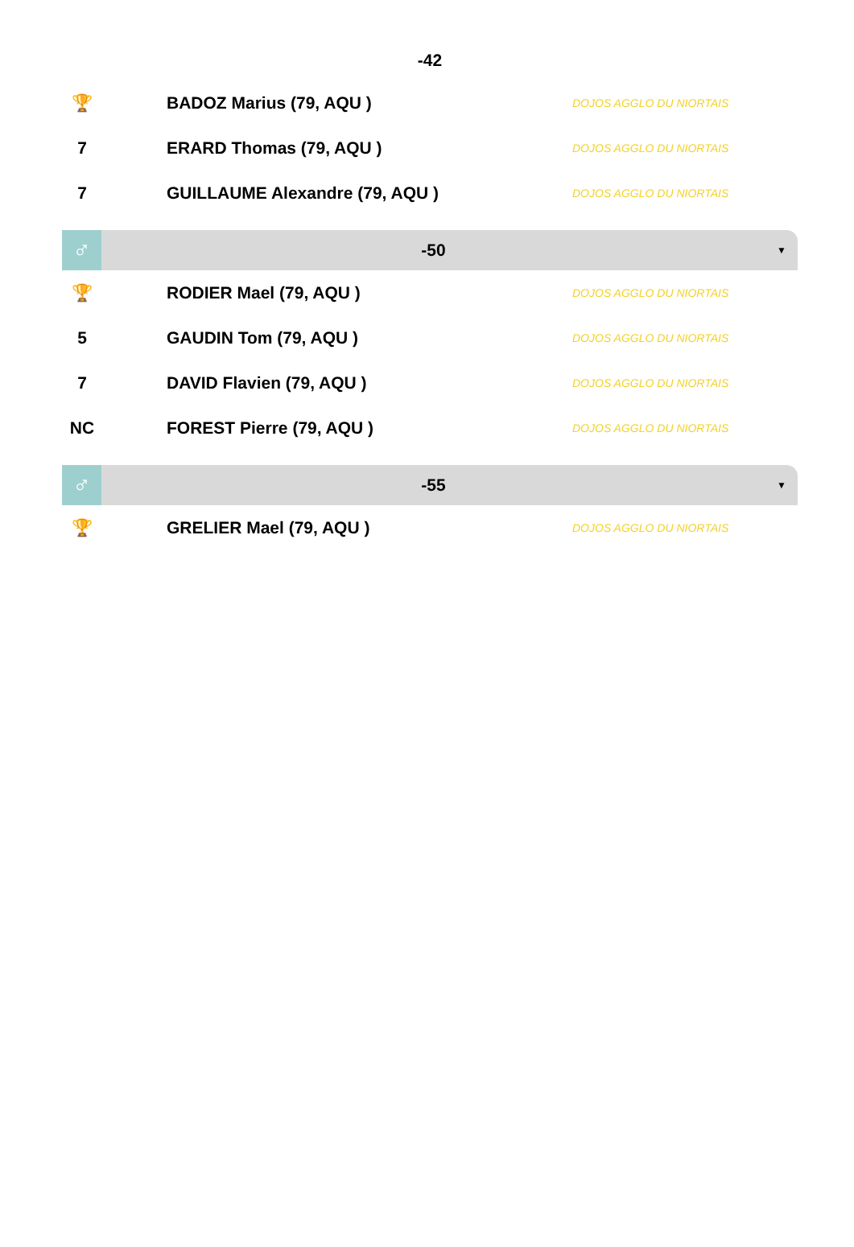-42
| 🏆 | BADOZ Marius (79, AQU ) | DOJOS AGGLO DU NIORTAIS |
| 7 | ERARD Thomas (79, AQU ) | DOJOS AGGLO DU NIORTAIS |
| 7 | GUILLAUME Alexandre (79, AQU ) | DOJOS AGGLO DU NIORTAIS |
♂
-50
▼
| 🏆 | RODIER Mael (79, AQU ) | DOJOS AGGLO DU NIORTAIS |
| 5 | GAUDIN Tom (79, AQU ) | DOJOS AGGLO DU NIORTAIS |
| 7 | DAVID Flavien (79, AQU ) | DOJOS AGGLO DU NIORTAIS |
| NC | FOREST Pierre (79, AQU ) | DOJOS AGGLO DU NIORTAIS |
♂
-55
▼
| 🏆 | GRELIER Mael (79, AQU ) | DOJOS AGGLO DU NIORTAIS |